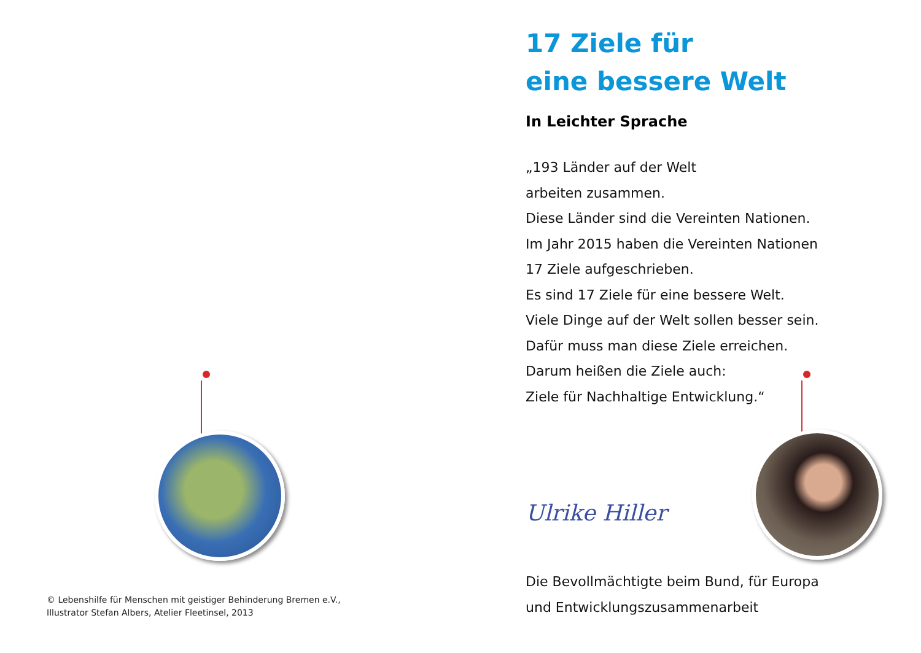© Lebenshilfe für Menschen mit geistiger Behinderung Bremen e.V.,
Illustrator Stefan Albers, Atelier Fleetinsel, 2013
17 Ziele für
eine bessere Welt
In Leichter Sprache
„193 Länder auf der Welt
arbeiten zusammen.
Diese Länder sind die Vereinten Nationen.
Im Jahr 2015 haben die Vereinten Nationen
17 Ziele aufgeschrieben.
Es sind 17 Ziele für eine bessere Welt.
Viele Dinge auf der Welt sollen besser sein.
Dafür muss man diese Ziele erreichen.
Darum heißen die Ziele auch:
Ziele für Nachhaltige Entwicklung.“
Ulrike Hiller
Die Bevollmächtigte beim Bund, für Europa
und Entwicklungszusammenarbeit